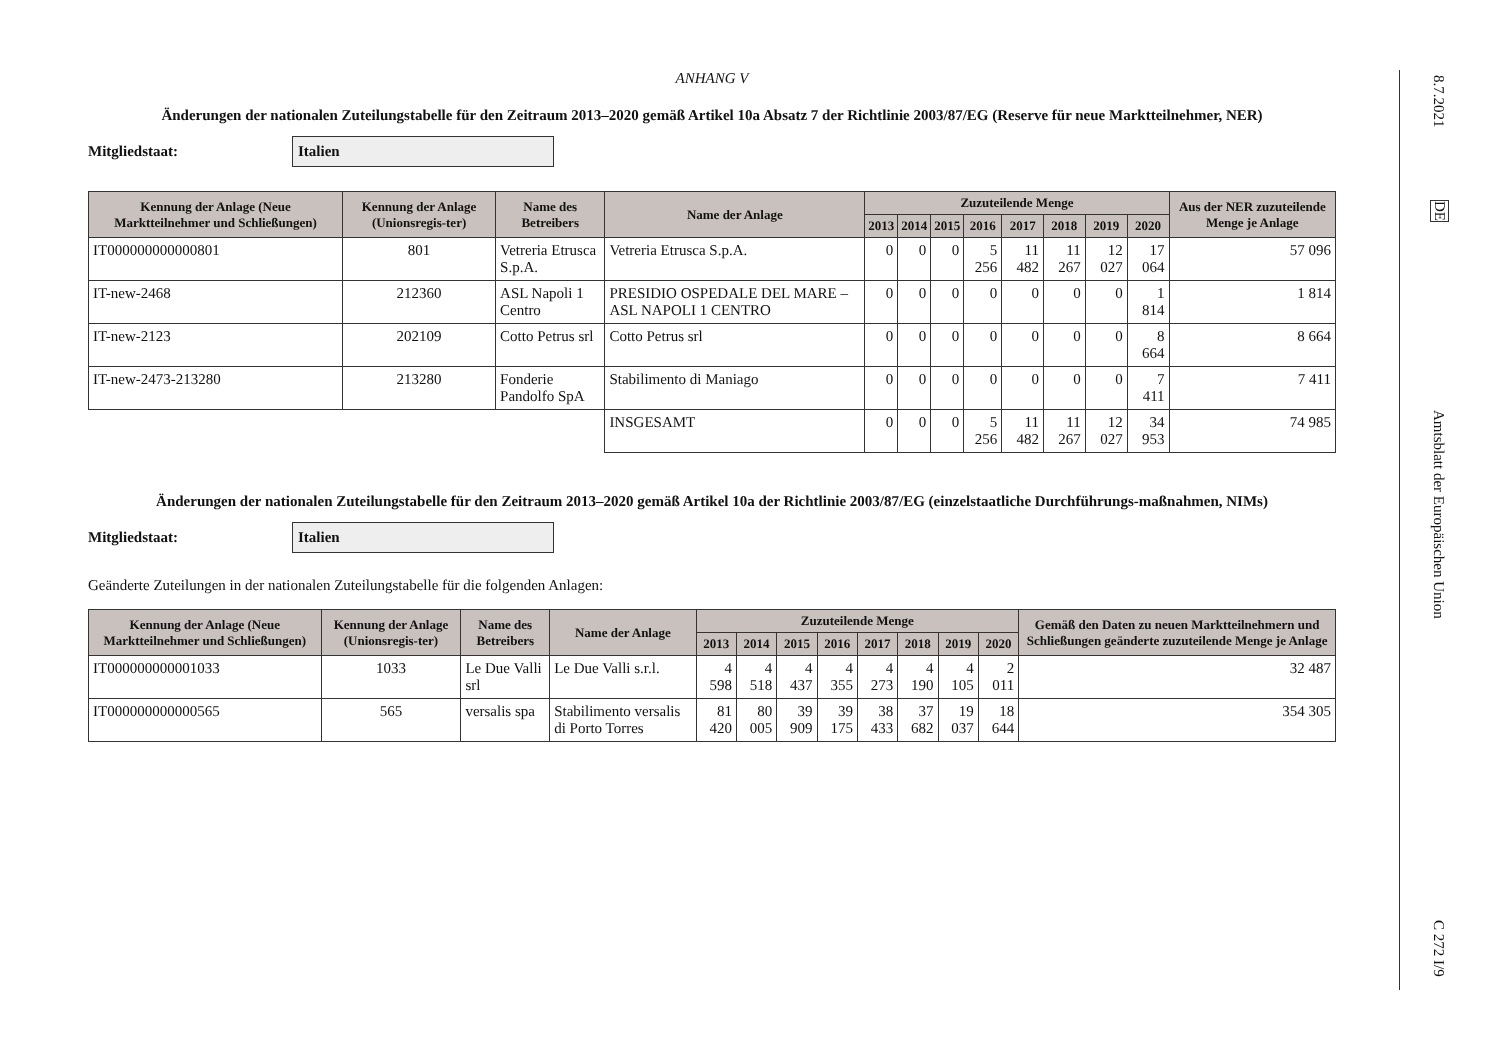ANHANG V
Änderungen der nationalen Zuteilungstabelle für den Zeitraum 2013–2020 gemäß Artikel 10a Absatz 7 der Richtlinie 2003/87/EG (Reserve für neue Marktteilnehmer, NER)
Mitgliedstaat: Italien
| Kennung der Anlage (Neue Marktteilnehmer und Schließungen) | Kennung der Anlage (Unionsregis-ter) | Name des Betreibers | Name der Anlage | Zuzuteilende Menge | | | | | | | | Aus der NER zuzuteilende Menge je Anlage |
| --- | --- | --- | --- | --- | --- | --- | --- | --- | --- | --- | --- | --- |
| | | | | 2013 | 2014 | 2015 | 2016 | 2017 | 2018 | 2019 | 2020 | |
| IT000000000000801 | 801 | Vetreria Etrusca S.p.A. | Vetreria Etrusca S.p.A. | 0 | 0 | 0 | 5 256 | 11 482 | 11 267 | 12 027 | 17 064 | 57 096 |
| IT-new-2468 | 212360 | ASL Napoli 1 Centro | PRESIDIO OSPEDALE DEL MARE – ASL NAPOLI 1 CENTRO | 0 | 0 | 0 | 0 | 0 | 0 | 0 | 1 814 | 1 814 |
| IT-new-2123 | 202109 | Cotto Petrus srl | Cotto Petrus srl | 0 | 0 | 0 | 0 | 0 | 0 | 0 | 8 664 | 8 664 |
| IT-new-2473-213280 | 213280 | Fonderie Pandolfo SpA | Stabilimento di Maniago | 0 | 0 | 0 | 0 | 0 | 0 | 0 | 7 411 | 7 411 |
| | | | INSGESAMT | 0 | 0 | 0 | 5 256 | 11 482 | 11 267 | 12 027 | 34 953 | 74 985 |
Änderungen der nationalen Zuteilungstabelle für den Zeitraum 2013–2020 gemäß Artikel 10a der Richtlinie 2003/87/EG (einzelstaatliche Durchführungs-maßnahmen, NIMs)
Mitgliedstaat: Italien
Geänderte Zuteilungen in der nationalen Zuteilungstabelle für die folgenden Anlagen:
| Kennung der Anlage (Neue Marktteilnehmer und Schließungen) | Kennung der Anlage (Unionsregis-ter) | Name des Betreibers | Name der Anlage | Zuzuteilende Menge | | | | | | | | Gemäß den Daten zu neuen Marktteilnehmern und Schließungen geänderte zuzuteilende Menge je Anlage |
| --- | --- | --- | --- | --- | --- | --- | --- | --- | --- | --- | --- | --- |
| | | | | 2013 | 2014 | 2015 | 2016 | 2017 | 2018 | 2019 | 2020 | |
| IT000000000001033 | 1033 | Le Due Valli srl | Le Due Valli s.r.l. | 4 598 | 4 518 | 4 437 | 4 355 | 4 273 | 4 190 | 4 105 | 2 011 | 32 487 |
| IT000000000000565 | 565 | versalis spa | Stabilimento versalis di Porto Torres | 81 420 | 80 005 | 39 909 | 39 175 | 38 433 | 37 682 | 19 037 | 18 644 | 354 305 |
8.7.2021
DE
Amtsblatt der Europäischen Union
C 272 I/9